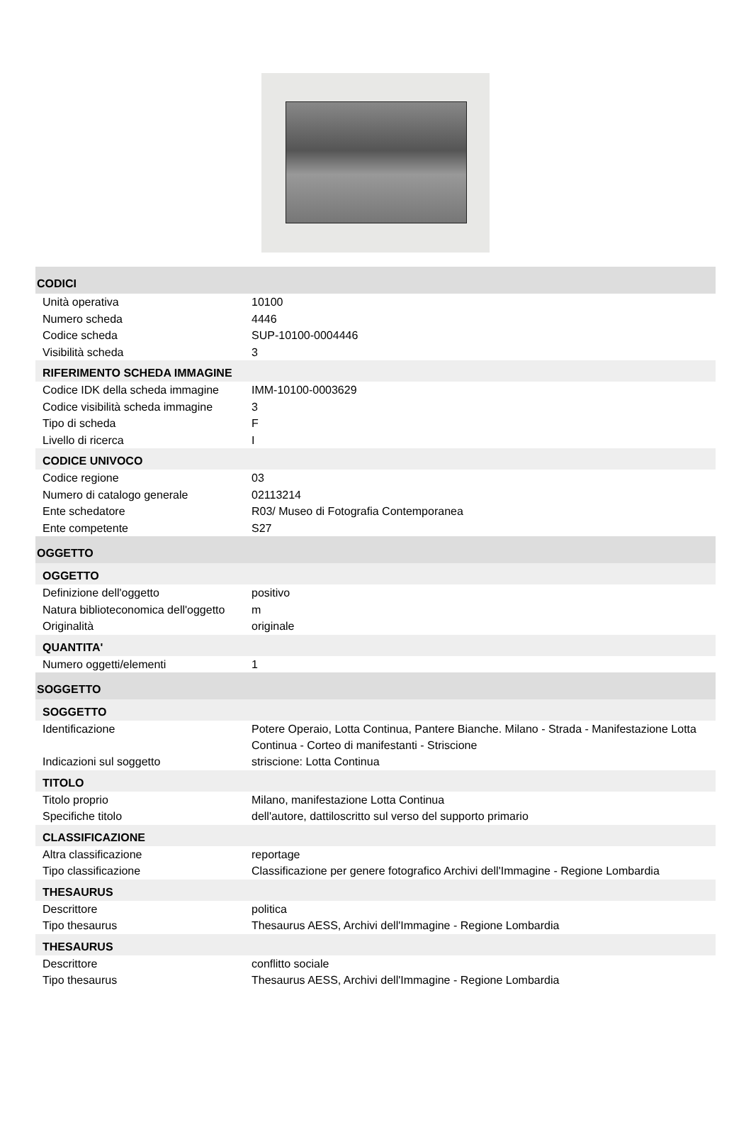| CODICI | |
| Unità operativa | 10100 |
| Numero scheda | 4446 |
| Codice scheda | SUP-10100-0004446 |
| Visibilità scheda | 3 |
| RIFERIMENTO SCHEDA IMMAGINE | |
| Codice IDK della scheda immagine | IMM-10100-0003629 |
| Codice visibilità scheda immagine | 3 |
| Tipo di scheda | F |
| Livello di ricerca | I |
| CODICE UNIVOCO | |
| Codice regione | 03 |
| Numero di catalogo generale | 02113214 |
| Ente schedatore | R03/ Museo di Fotografia Contemporanea |
| Ente competente | S27 |
| OGGETTO | |
| OGGETTO | |
| Definizione dell'oggetto | positivo |
| Natura biblioteconomica dell'oggetto | m |
| Originalità | originale |
| QUANTITA' | |
| Numero oggetti/elementi | 1 |
| SOGGETTO | |
| SOGGETTO | |
| Identificazione | Potere Operaio, Lotta Continua, Pantere Bianche. Milano - Strada - Manifestazione Lotta Continua - Corteo di manifestanti - Striscione |
| Indicazioni sul soggetto | striscione: Lotta Continua |
| TITOLO | |
| Titolo proprio | Milano, manifestazione Lotta Continua |
| Specifiche titolo | dell'autore, dattiloscritto sul verso del supporto primario |
| CLASSIFICAZIONE | |
| Altra classificazione | reportage |
| Tipo classificazione | Classificazione per genere fotografico Archivi dell'Immagine - Regione Lombardia |
| THESAURUS | |
| Descrittore | politica |
| Tipo thesaurus | Thesaurus AESS, Archivi dell'Immagine - Regione Lombardia |
| THESAURUS | |
| Descrittore | conflitto sociale |
| Tipo thesaurus | Thesaurus AESS, Archivi dell'Immagine - Regione Lombardia |